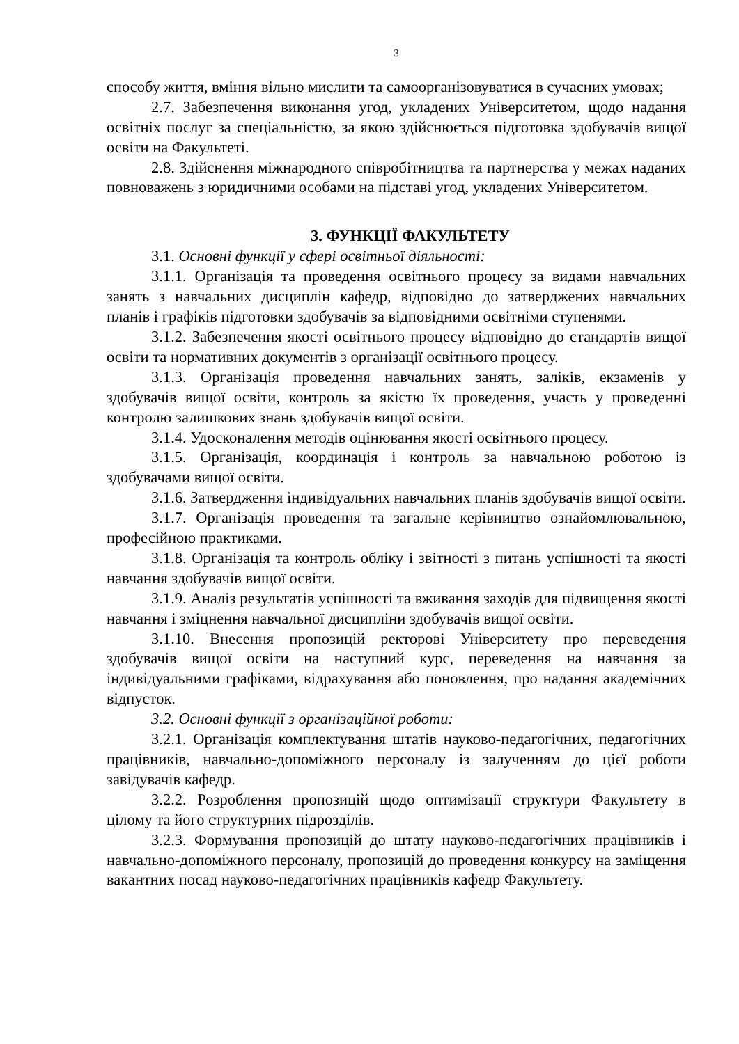3
способу життя, вміння вільно мислити та самоорганізовуватися в сучасних умовах;
2.7. Забезпечення виконання угод, укладених Університетом, щодо надання освітніх послуг за спеціальністю, за якою здійснюється підготовка здобувачів вищої освіти на Факультеті.
2.8. Здійснення міжнародного співробітництва та партнерства у межах наданих повноважень з юридичними особами на підставі угод, укладених Університетом.
3. ФУНКЦІЇ ФАКУЛЬТЕТУ
3.1. Основні функції у сфері освітньої діяльності:
3.1.1. Організація та проведення освітнього процесу за видами навчальних занять з навчальних дисциплін кафедр, відповідно до затверджених навчальних планів і графіків підготовки здобувачів за відповідними освітніми ступенями.
3.1.2. Забезпечення якості освітнього процесу відповідно до стандартів вищої освіти та нормативних документів з організації освітнього процесу.
3.1.3. Організація проведення навчальних занять, заліків, екзаменів у здобувачів вищої освіти, контроль за якістю їх проведення, участь у проведенні контролю залишкових знань здобувачів вищої освіти.
3.1.4. Удосконалення методів оцінювання якості освітнього процесу.
3.1.5. Організація, координація і контроль за навчальною роботою із здобувачами вищої освіти.
3.1.6. Затвердження індивідуальних навчальних планів здобувачів вищої освіти.
3.1.7. Організація проведення та загальне керівництво ознайомлювальною, професійною практиками.
3.1.8. Організація та контроль обліку і звітності з питань успішності та якості навчання здобувачів вищої освіти.
3.1.9. Аналіз результатів успішності та вживання заходів для підвищення якості навчання і зміцнення навчальної дисципліни здобувачів вищої освіти.
3.1.10. Внесення пропозицій ректорові Університету про переведення здобувачів вищої освіти на наступний курс, переведення на навчання за індивідуальними графіками, відрахування або поновлення, про надання академічних відпусток.
3.2. Основні функції з організаційної роботи:
3.2.1. Організація комплектування штатів науково-педагогічних, педагогічних працівників, навчально-допоміжного персоналу із залученням до цієї роботи завідувачів кафедр.
3.2.2. Розроблення пропозицій щодо оптимізації структури Факультету в цілому та його структурних підрозділів.
3.2.3. Формування пропозицій до штату науково-педагогічних працівників і навчально-допоміжного персоналу, пропозицій до проведення конкурсу на заміщення вакантних посад науково-педагогічних працівників кафедр Факультету.